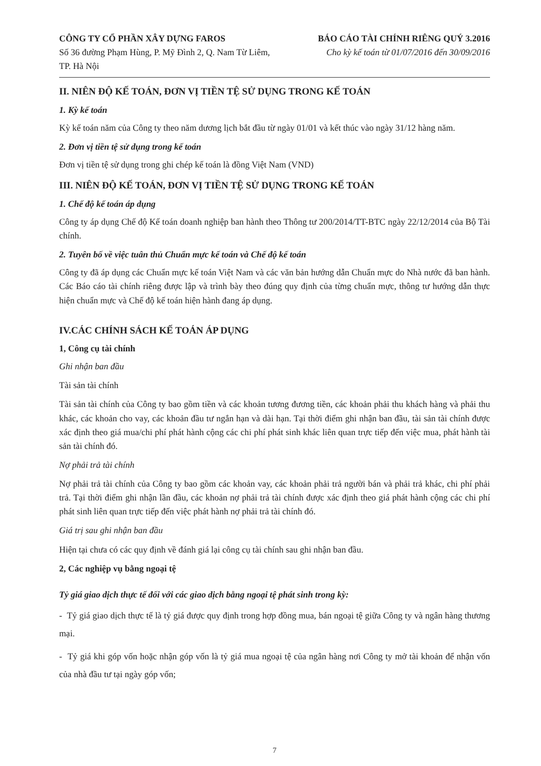CÔNG TY CỔ PHẦN XÂY DỰNG FAROS
Số 36 đường Phạm Hùng, P. Mỹ Đình 2, Q. Nam Từ Liêm,
TP. Hà Nội
BÁO CÁO TÀI CHÍNH RIÊNG QUÝ 3.2016
Cho kỳ kế toán từ 01/07/2016 đến 30/09/2016
II. NIÊN ĐỘ KẾ TOÁN, ĐƠN VỊ TIỀN TỆ SỬ DỤNG TRONG KẾ TOÁN
1. Kỳ kế toán
Kỳ kế toán năm của Công ty theo năm dương lịch bắt đầu từ ngày 01/01 và kết thúc vào ngày 31/12 hàng năm.
2. Đơn vị tiền tệ sử dụng trong kế toán
Đơn vị tiền tệ sử dụng trong ghi chép kế toán là đồng Việt Nam (VND)
III. NIÊN ĐỘ KẾ TOÁN, ĐƠN VỊ TIỀN TỆ SỬ DỤNG TRONG KẾ TOÁN
1. Chế độ kế toán áp dụng
Công ty áp dụng Chế độ Kế toán doanh nghiệp ban hành theo Thông tư 200/2014/TT-BTC ngày 22/12/2014 của Bộ Tài chính.
2. Tuyên bố về việc tuân thủ Chuẩn mực kế toán và Chế độ kế toán
Công ty đã áp dụng các Chuẩn mực kế toán Việt Nam và các văn bản hướng dẫn Chuẩn mực do Nhà nước đã ban hành. Các Báo cáo tài chính riêng được lập và trình bày theo đúng quy định của từng chuẩn mực, thông tư hướng dẫn thực hiện chuẩn mực và Chế độ kế toán hiện hành đang áp dụng.
IV.CÁC CHÍNH SÁCH KẾ TOÁN ÁP DỤNG
1, Công cụ tài chính
Ghi nhận ban đầu
Tài sản tài chính
Tài sản tài chính của Công ty bao gồm tiền và các khoản tương đương tiền, các khoản phải thu khách hàng và phải thu khác, các khoản cho vay, các khoản đầu tư ngắn hạn và dài hạn. Tại thời điểm ghi nhận ban đầu, tài sản tài chính được xác định theo giá mua/chi phí phát hành cộng các chi phí phát sinh khác liên quan trực tiếp đến việc mua, phát hành tài sản tài chính đó.
Nợ phải trả tài chính
Nợ phải trả tài chính của Công ty bao gồm các khoản vay, các khoản phải trả người bán và phải trả khác, chi phí phải trả. Tại thời điểm ghi nhận lần đầu, các khoản nợ phải trả tài chính được xác định theo giá phát hành cộng các chi phí phát sinh liên quan trực tiếp đến việc phát hành nợ phải trả tài chính đó.
Giá trị sau ghi nhận ban đầu
Hiện tại chưa có các quy định về đánh giá lại công cụ tài chính sau ghi nhận ban đầu.
2, Các nghiệp vụ bằng ngoại tệ
Tỷ giá giao dịch thực tế đối với các giao dịch bằng ngoại tệ phát sinh trong kỳ:
- Tỷ giá giao dịch thực tế là tỷ giá được quy định trong hợp đồng mua, bán ngoại tệ giữa Công ty và ngân hàng thương mại.
- Tỷ giá khi góp vốn hoặc nhận góp vốn là tỷ giá mua ngoại tệ của ngân hàng nơi Công ty mở tài khoản để nhận vốn của nhà đầu tư tại ngày góp vốn;
7